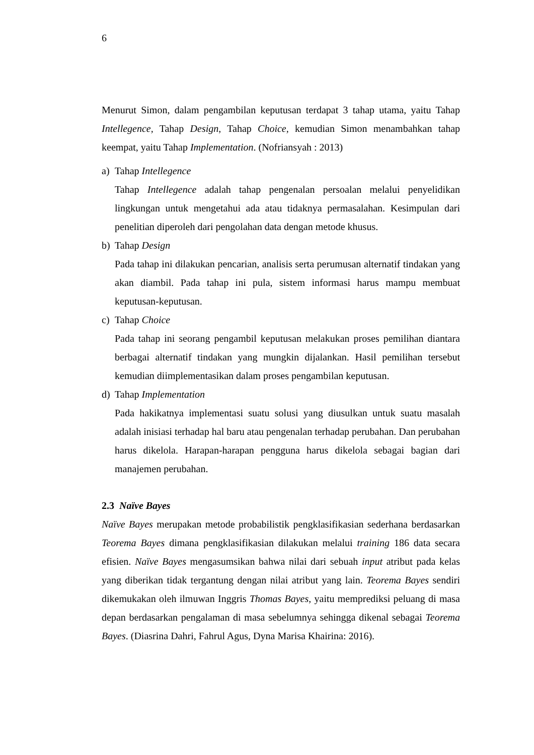6
Menurut Simon, dalam pengambilan keputusan terdapat 3 tahap utama, yaitu Tahap Intellegence, Tahap Design, Tahap Choice, kemudian Simon menambahkan tahap keempat, yaitu Tahap Implementation. (Nofriansyah : 2013)
a) Tahap Intellegence
Tahap Intellegence adalah tahap pengenalan persoalan melalui penyelidikan lingkungan untuk mengetahui ada atau tidaknya permasalahan. Kesimpulan dari penelitian diperoleh dari pengolahan data dengan metode khusus.
b) Tahap Design
Pada tahap ini dilakukan pencarian, analisis serta perumusan alternatif tindakan yang akan diambil. Pada tahap ini pula, sistem informasi harus mampu membuat keputusan-keputusan.
c) Tahap Choice
Pada tahap ini seorang pengambil keputusan melakukan proses pemilihan diantara berbagai alternatif tindakan yang mungkin dijalankan. Hasil pemilihan tersebut kemudian diimplementasikan dalam proses pengambilan keputusan.
d) Tahap Implementation
Pada hakikatnya implementasi suatu solusi yang diusulkan untuk suatu masalah adalah inisiasi terhadap hal baru atau pengenalan terhadap perubahan. Dan perubahan harus dikelola. Harapan-harapan pengguna harus dikelola sebagai bagian dari manajemen perubahan.
2.3 Naïve Bayes
Naïve Bayes merupakan metode probabilistik pengklasifikasian sederhana berdasarkan Teorema Bayes dimana pengklasifikasian dilakukan melalui training 186 data secara efisien. Naïve Bayes mengasumsikan bahwa nilai dari sebuah input atribut pada kelas yang diberikan tidak tergantung dengan nilai atribut yang lain. Teorema Bayes sendiri dikemukakan oleh ilmuwan Inggris Thomas Bayes, yaitu memprediksi peluang di masa depan berdasarkan pengalaman di masa sebelumnya sehingga dikenal sebagai Teorema Bayes. (Diasrina Dahri, Fahrul Agus, Dyna Marisa Khairina: 2016).